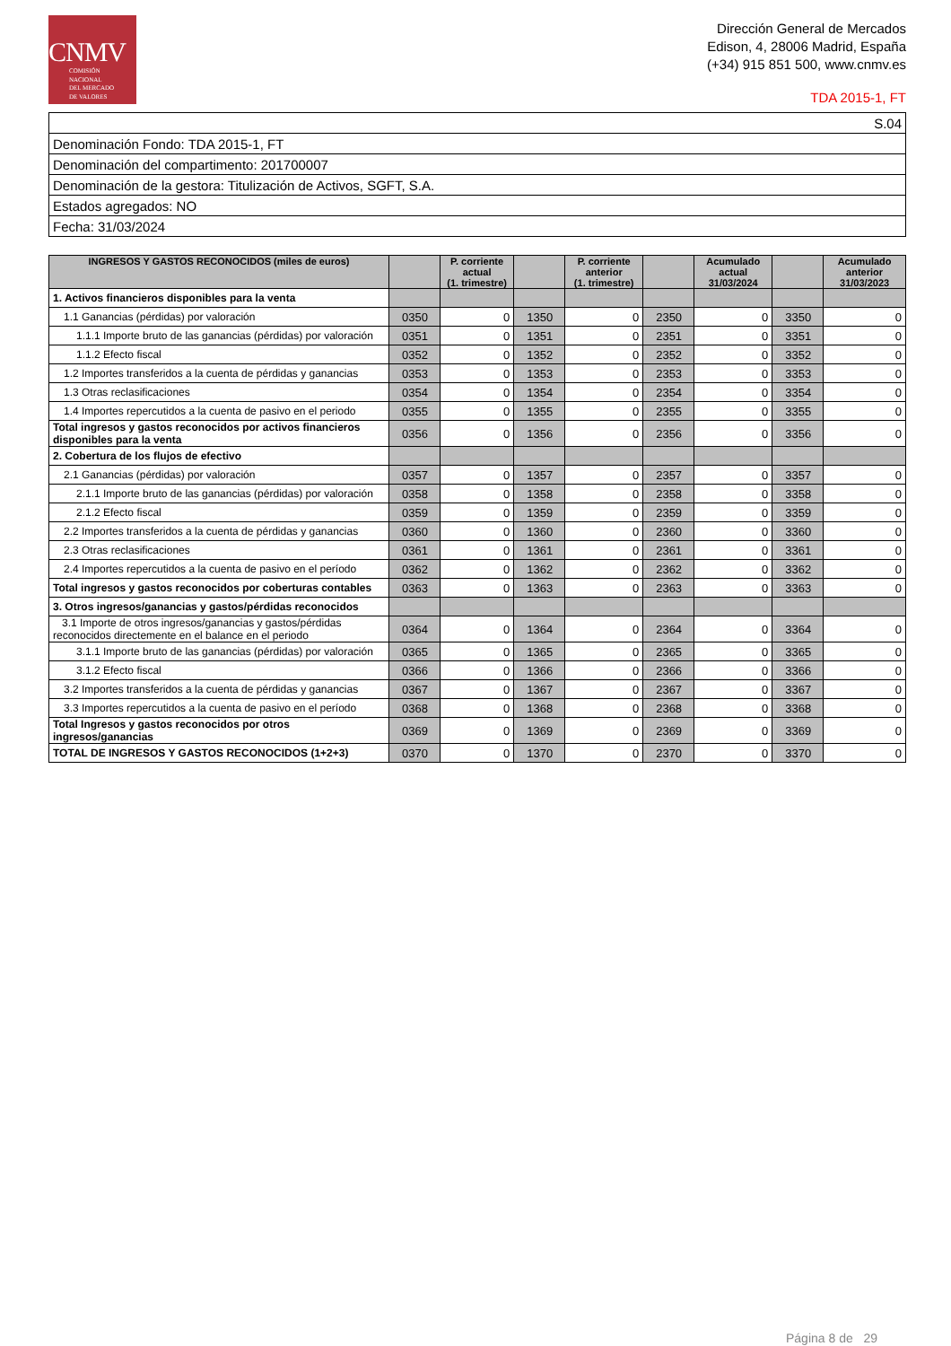CNMV
COMISIÓN
NACIONAL
DEL MERCADO
DE VALORES
Dirección General de Mercados
Edison, 4, 28006 Madrid, España
(+34) 915 851 500, www.cnmv.es
TDA 2015-1, FT
| S.04 |
| Denominación Fondo: TDA 2015-1, FT |
| Denominación del compartimento: 201700007 |
| Denominación de la gestora: Titulización de Activos, SGFT, S.A. |
| Estados agregados: NO |
| Fecha: 31/03/2024 |
| INGRESOS Y GASTOS RECONOCIDOS (miles de euros) | | P. corriente actual (1. trimestre) | | P. corriente anterior (1. trimestre) | | Acumulado actual 31/03/2024 | | Acumulado anterior 31/03/2023 |
| --- | --- | --- | --- | --- | --- | --- | --- | --- |
| 1. Activos financieros disponibles para la venta | | | | | | | | |
| 1.1 Ganancias (pérdidas) por valoración | 0350 | 0 | 1350 | 0 | 2350 | 0 | 3350 | 0 |
| 1.1.1 Importe bruto de las ganancias (pérdidas) por valoración | 0351 | 0 | 1351 | 0 | 2351 | 0 | 3351 | 0 |
| 1.1.2 Efecto fiscal | 0352 | 0 | 1352 | 0 | 2352 | 0 | 3352 | 0 |
| 1.2 Importes transferidos a la cuenta de pérdidas y ganancias | 0353 | 0 | 1353 | 0 | 2353 | 0 | 3353 | 0 |
| 1.3 Otras reclasificaciones | 0354 | 0 | 1354 | 0 | 2354 | 0 | 3354 | 0 |
| 1.4 Importes repercutidos a la cuenta de pasivo en el periodo | 0355 | 0 | 1355 | 0 | 2355 | 0 | 3355 | 0 |
| Total ingresos y gastos reconocidos por activos financieros disponibles para la venta | 0356 | 0 | 1356 | 0 | 2356 | 0 | 3356 | 0 |
| 2. Cobertura de los flujos de efectivo | | | | | | | | |
| 2.1 Ganancias (pérdidas) por valoración | 0357 | 0 | 1357 | 0 | 2357 | 0 | 3357 | 0 |
| 2.1.1 Importe bruto de las ganancias (pérdidas) por valoración | 0358 | 0 | 1358 | 0 | 2358 | 0 | 3358 | 0 |
| 2.1.2 Efecto fiscal | 0359 | 0 | 1359 | 0 | 2359 | 0 | 3359 | 0 |
| 2.2 Importes transferidos a la cuenta de pérdidas y ganancias | 0360 | 0 | 1360 | 0 | 2360 | 0 | 3360 | 0 |
| 2.3 Otras reclasificaciones | 0361 | 0 | 1361 | 0 | 2361 | 0 | 3361 | 0 |
| 2.4 Importes repercutidos a la cuenta de pasivo en el período | 0362 | 0 | 1362 | 0 | 2362 | 0 | 3362 | 0 |
| Total ingresos y gastos reconocidos por coberturas contables | 0363 | 0 | 1363 | 0 | 2363 | 0 | 3363 | 0 |
| 3. Otros ingresos/ganancias y gastos/pérdidas reconocidos | | | | | | | | |
| 3.1 Importe de otros ingresos/ganancias y gastos/pérdidas reconocidos directemente en el balance en el periodo | 0364 | 0 | 1364 | 0 | 2364 | 0 | 3364 | 0 |
| 3.1.1 Importe bruto de las ganancias (pérdidas) por valoración | 0365 | 0 | 1365 | 0 | 2365 | 0 | 3365 | 0 |
| 3.1.2 Efecto fiscal | 0366 | 0 | 1366 | 0 | 2366 | 0 | 3366 | 0 |
| 3.2 Importes transferidos a la cuenta de pérdidas y ganancias | 0367 | 0 | 1367 | 0 | 2367 | 0 | 3367 | 0 |
| 3.3 Importes repercutidos a la cuenta de pasivo en el período | 0368 | 0 | 1368 | 0 | 2368 | 0 | 3368 | 0 |
| Total Ingresos y gastos reconocidos por otros ingresos/ganancias | 0369 | 0 | 1369 | 0 | 2369 | 0 | 3369 | 0 |
| TOTAL DE INGRESOS Y GASTOS RECONOCIDOS (1+2+3) | 0370 | 0 | 1370 | 0 | 2370 | 0 | 3370 | 0 |
Página 8 de 29